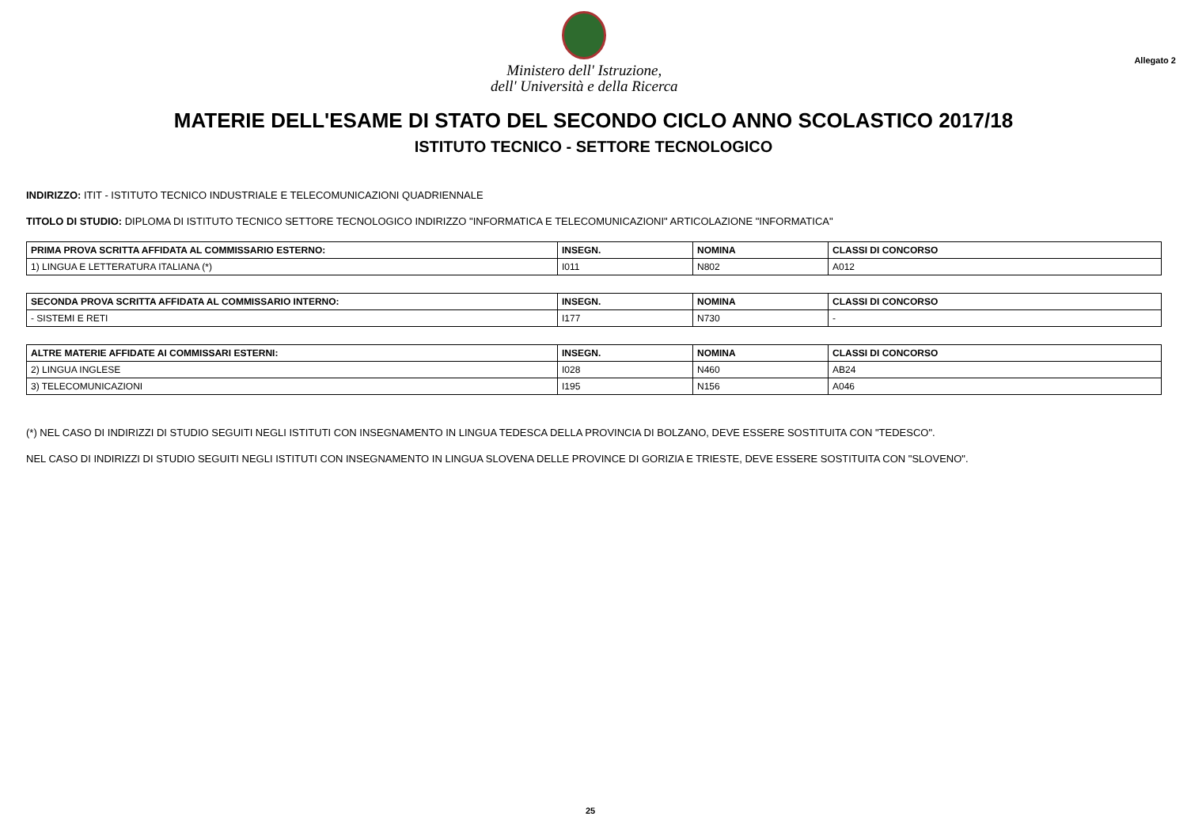Ministero dell' Istruzione,
dell' Università e della Ricerca
Allegato 2
MATERIE DELL'ESAME DI STATO DEL SECONDO CICLO ANNO SCOLASTICO 2017/18
ISTITUTO TECNICO - SETTORE TECNOLOGICO
INDIRIZZO: ITIT - ISTITUTO TECNICO INDUSTRIALE E TELECOMUNICAZIONI QUADRIENNALE
TITOLO DI STUDIO: DIPLOMA DI ISTITUTO TECNICO SETTORE TECNOLOGICO INDIRIZZO "INFORMATICA E TELECOMUNICAZIONI" ARTICOLAZIONE "INFORMATICA"
| PRIMA PROVA SCRITTA AFFIDATA AL COMMISSARIO ESTERNO: | INSEGN. | NOMINA | CLASSI DI CONCORSO |
| --- | --- | --- | --- |
| 1) LINGUA E LETTERATURA ITALIANA (*) | I011 | N802 | A012 |
| SECONDA PROVA SCRITTA AFFIDATA AL COMMISSARIO INTERNO: | INSEGN. | NOMINA | CLASSI DI CONCORSO |
| --- | --- | --- | --- |
| - SISTEMI E RETI | I177 | N730 | - |
| ALTRE MATERIE AFFIDATE AI COMMISSARI ESTERNI: | INSEGN. | NOMINA | CLASSI DI CONCORSO |
| --- | --- | --- | --- |
| 2) LINGUA INGLESE | I028 | N460 | AB24 |
| 3) TELECOMUNICAZIONI | I195 | N156 | A046 |
(*) NEL CASO DI INDIRIZZI DI STUDIO SEGUITI NEGLI ISTITUTI CON INSEGNAMENTO IN LINGUA TEDESCA DELLA PROVINCIA DI BOLZANO, DEVE ESSERE SOSTITUITA CON "TEDESCO".
NEL CASO DI INDIRIZZI DI STUDIO SEGUITI NEGLI ISTITUTI CON INSEGNAMENTO IN LINGUA SLOVENA DELLE PROVINCE DI GORIZIA E TRIESTE, DEVE ESSERE SOSTITUITA CON "SLOVENO".
25